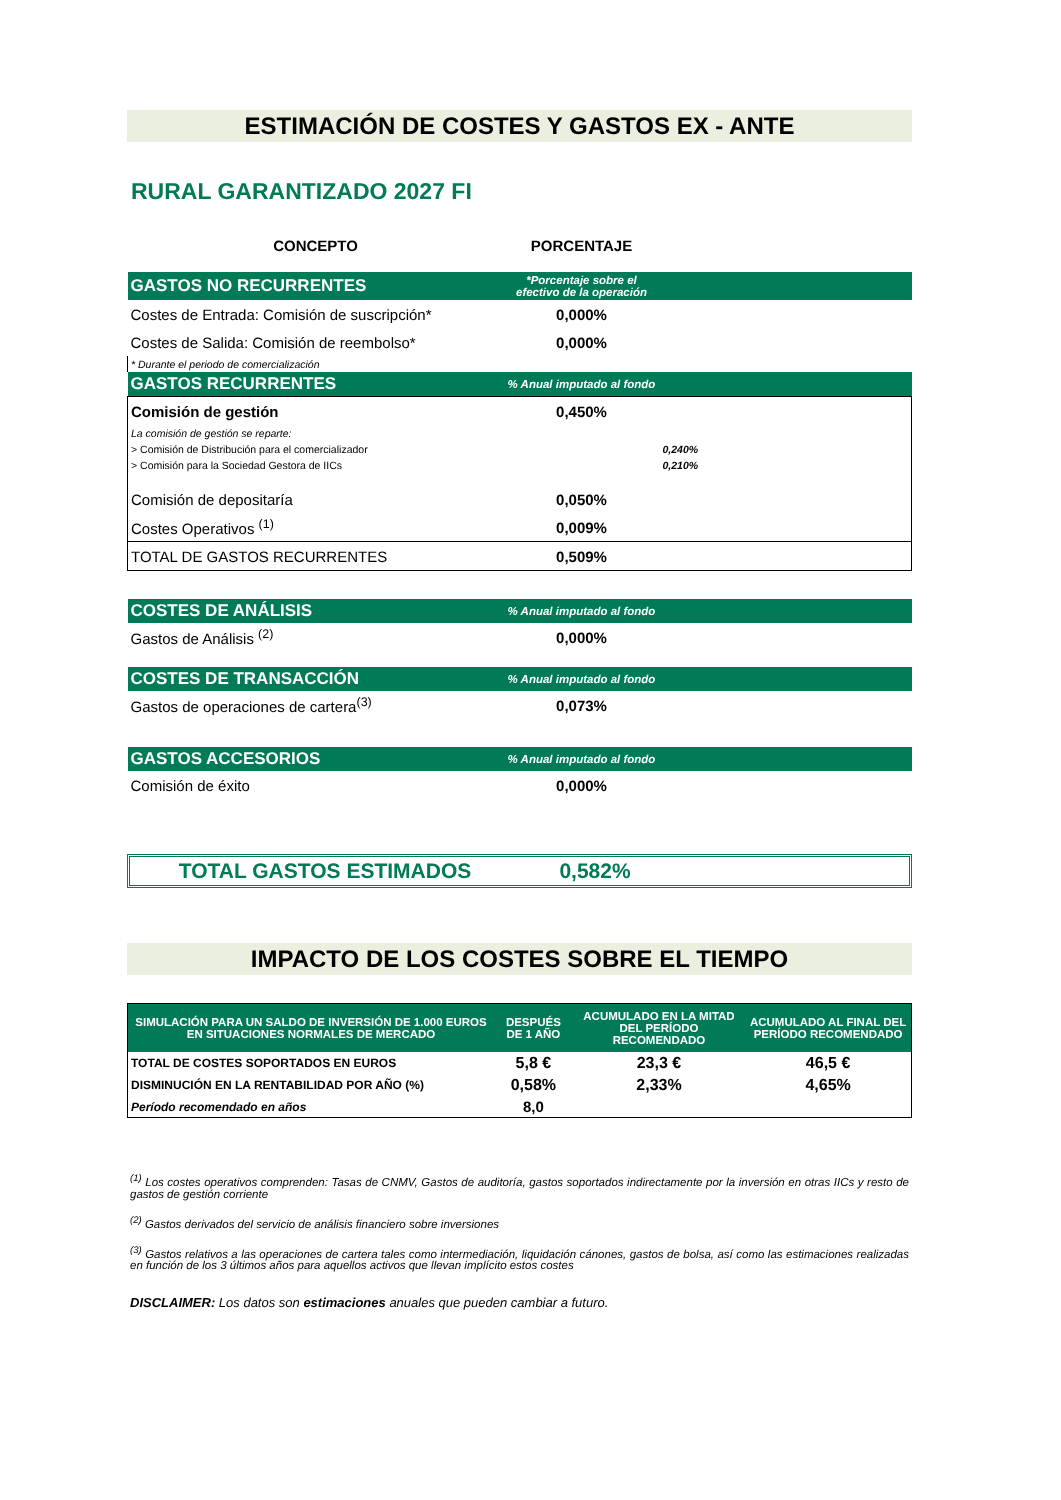ESTIMACIÓN DE COSTES Y GASTOS EX - ANTE
RURAL GARANTIZADO 2027 FI
| CONCEPTO | PORCENTAJE | |
| --- | --- | --- |
| GASTOS NO RECURRENTES | *Porcentaje sobre el efectivo de la operación | |
| Costes de Entrada: Comisión de suscripción* | 0,000% | |
| Costes de Salida: Comisión de reembolso* | 0,000% | |
| * Durante el periodo de comercialización | | |
| GASTOS RECURRENTES | % Anual imputado al fondo | |
| Comisión de gestión | 0,450% | |
| La comisión de gestión se reparte: | | |
| > Comisión de Distribución para el comercializador | | 0,240% |
| > Comisión para la Sociedad Gestora de IICs | | 0,210% |
| Comisión de depositaría | 0,050% | |
| Costes Operativos <sup>(1)</sup> | 0,009% | |
| TOTAL DE GASTOS RECURRENTES | 0,509% | |
| COSTES DE ANÁLISIS | % Anual imputado al fondo | |
| Gastos de Análisis <sup>(2)</sup> | 0,000% | |
| COSTES DE TRANSACCIÓN | % Anual imputado al fondo | |
| Gastos de operaciones de cartera<sup>(3)</sup> | 0,073% | |
| GASTOS ACCESORIOS | % Anual imputado al fondo | |
| Comisión de éxito | 0,000% | |
TOTAL GASTOS ESTIMADOS 0,582%
IMPACTO DE LOS COSTES SOBRE EL TIEMPO
| SIMULACIÓN PARA UN SALDO DE INVERSIÓN DE 1.000 EUROS EN SITUACIONES NORMALES DE MERCADO | DESPUÉS DE 1 AÑO | ACUMULADO EN LA MITAD DEL PERÍODO RECOMENDADO | ACUMULADO AL FINAL DEL PERÍODO RECOMENDADO |
| --- | --- | --- | --- |
| TOTAL DE COSTES SOPORTADOS EN EUROS | 5,8 € | 23,3 € | 46,5 € |
| DISMINUCIÓN EN LA RENTABILIDAD POR AÑO (%) | 0,58% | 2,33% | 4,65% |
| Período recomendado en años | 8,0 | | |
<sup>(1)</sup> Los costes operativos comprenden: Tasas de CNMV, Gastos de auditoría, gastos soportados indirectamente por la inversión en otras IICs y resto de gastos de gestión corriente
<sup>(2)</sup> Gastos derivados del servicio de análisis financiero sobre inversiones
<sup>(3)</sup> Gastos relativos a las operaciones de cartera tales como intermediación, liquidación cánones, gastos de bolsa, así como las estimaciones realizadas en función de los 3 últimos años para aquellos activos que llevan implícito estos costes
DISCLAIMER: Los datos son estimaciones anuales que pueden cambiar a futuro.